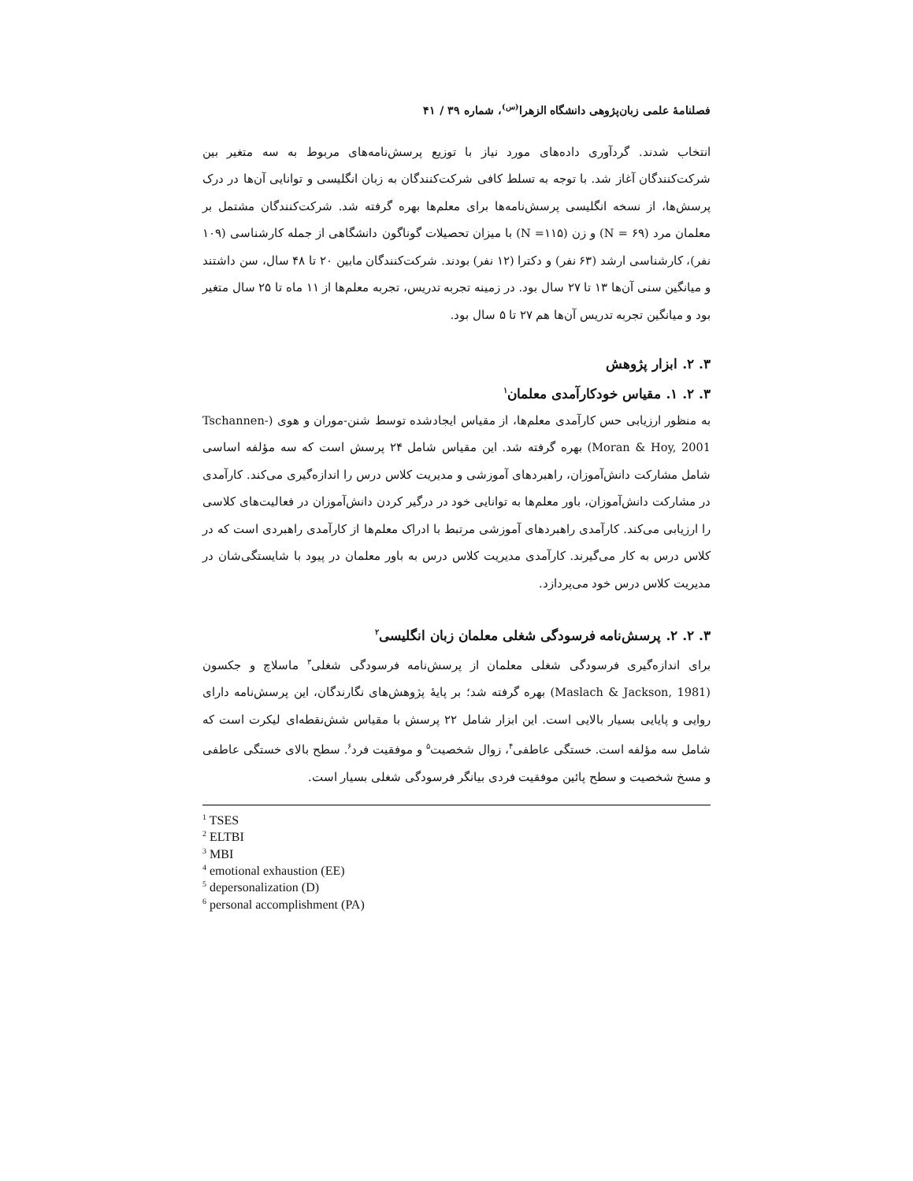فصلنامهٔ علمی زبان‌پژوهی دانشگاه الزهرا<sup>(س)</sup>، شماره ۳۹ / ۴۱
انتخاب شدند. گردآوری داده‌های مورد نیاز با توزیع پرسش‌نامه‌های مربوط به سه متغیر بین شرکت‌کنندگان آغاز شد. با توجه به تسلط کافی شرکت‌کنندگان به زبان انگلیسی و توانایی آن‌ها در درک پرسش‌ها، از نسخه انگلیسی پرسش‌نامه‌ها برای معلم‌ها بهره گرفته شد. شرکت‌کنندگان مشتمل بر معلمان مرد (۶۹ = N) و زن (۱۱۵= N) با میزان تحصیلات گوناگون دانشگاهی از جمله کارشناسی (۱۰۹ نفر)، کارشناسی ارشد (۶۳ نفر) و دکترا (۱۲ نفر) بودند. شرکت‌کنندگان مابین ۲۰ تا ۴۸ سال، سن داشتند و میانگین سنی آن‌ها ۱۳ تا ۲۷ سال بود. در زمینه تجربه تدریس، تجربه معلم‌ها از ۱۱ ماه تا ۲۵ سال متغیر بود و میانگین تجربه تدریس آن‌ها هم ۲۷ تا ۵ سال بود.
۳. ۲. ابزار پژوهش
۳. ۲. ۱. مقیاس خودکارآمدی معلمان<sup>۱</sup>
به منظور ارزیابی حس کارآمدی معلم‌ها، از مقیاس ایجادشده توسط شنن-موران و هوی (Tschannen-Moran & Hoy, 2001) بهره گرفته شد. این مقیاس شامل ۲۴ پرسش است که سه مؤلفه اساسی شامل مشارکت دانش‌آموزان، راهبردهای آموزشی و مدیریت کلاس درس را اندازه‌گیری می‌کند. کارآمدی در مشارکت دانش‌آموزان، باور معلم‌ها به توانایی خود در درگیر کردن دانش‌آموزان در فعالیت‌های کلاسی را ارزیابی می‌کند. کارآمدی راهبردهای آموزشی مرتبط با ادراک معلم‌ها از کارآمدی راهبردی است که در کلاس درس به کار می‌گیرند. کارآمدی مدیریت کلاس درس به باور معلمان در پیود با شایستگی‌شان در مدیریت کلاس درس خود می‌پردازد.
۳. ۲. ۲. پرسش‌نامه فرسودگی شغلی معلمان زبان انگلیسی<sup>۲</sup>
برای اندازه‌گیری فرسودگی شغلی معلمان از پرسش‌نامه فرسودگی شغلی<sup>۳</sup> ماسلاچ و جکسون (Maslach & Jackson, 1981) بهره گرفته شد؛ بر پایهٔ پژوهش‌های نگارندگان، این پرسش‌نامه دارای روایی و پایایی بسیار بالایی است. این ابزار شامل ۲۲ پرسش با مقیاس شش‌نقطه‌ای لیکرت است که شامل سه مؤلفه است. خستگی عاطفی<sup>۴</sup>، زوال شخصیت<sup>۵</sup> و موفقیت فرد<sup>۶</sup>. سطح بالای خستگی عاطفی و مسخ شخصیت و سطح پائین موفقیت فردی بیانگر فرسودگی شغلی بسیار است.
<sup>1</sup> TSES
<sup>2</sup> ELTBI
<sup>3</sup> MBI
<sup>4</sup> emotional exhaustion (EE)
<sup>5</sup> depersonalization (D)
<sup>6</sup> personal accomplishment (PA)